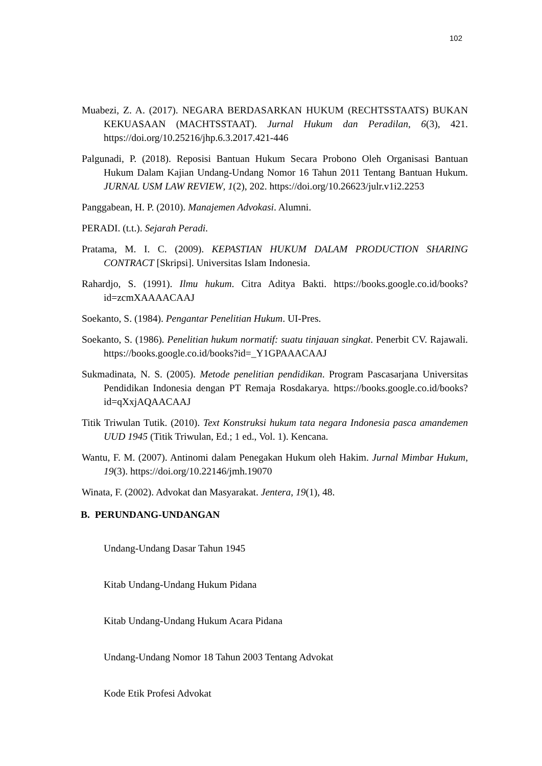102
Muabezi, Z. A. (2017). NEGARA BERDASARKAN HUKUM (RECHTSSTAATS) BUKAN KEKUASAAN (MACHTSSTAAT). Jurnal Hukum dan Peradilan, 6(3), 421. https://doi.org/10.25216/jhp.6.3.2017.421-446
Palgunadi, P. (2018). Reposisi Bantuan Hukum Secara Probono Oleh Organisasi Bantuan Hukum Dalam Kajian Undang-Undang Nomor 16 Tahun 2011 Tentang Bantuan Hukum. JURNAL USM LAW REVIEW, 1(2), 202. https://doi.org/10.26623/julr.v1i2.2253
Panggabean, H. P. (2010). Manajemen Advokasi. Alumni.
PERADI. (t.t.). Sejarah Peradi.
Pratama, M. I. C. (2009). KEPASTIAN HUKUM DALAM PRODUCTION SHARING CONTRACT [Skripsi]. Universitas Islam Indonesia.
Rahardjo, S. (1991). Ilmu hukum. Citra Aditya Bakti. https://books.google.co.id/books?id=zcmXAAAACAAJ
Soekanto, S. (1984). Pengantar Penelitian Hukum. UI-Pres.
Soekanto, S. (1986). Penelitian hukum normatif: suatu tinjauan singkat. Penerbit CV. Rajawali. https://books.google.co.id/books?id=_Y1GPAAACAAJ
Sukmadinata, N. S. (2005). Metode penelitian pendidikan. Program Pascasarjana Universitas Pendidikan Indonesia dengan PT Remaja Rosdakarya. https://books.google.co.id/books?id=qXxjAQAACAAJ
Titik Triwulan Tutik. (2010). Text Konstruksi hukum tata negara Indonesia pasca amandemen UUD 1945 (Titik Triwulan, Ed.; 1 ed., Vol. 1). Kencana.
Wantu, F. M. (2007). Antinomi dalam Penegakan Hukum oleh Hakim. Jurnal Mimbar Hukum, 19(3). https://doi.org/10.22146/jmh.19070
Winata, F. (2002). Advokat dan Masyarakat. Jentera, 19(1), 48.
B. PERUNDANG-UNDANGAN
Undang-Undang Dasar Tahun 1945
Kitab Undang-Undang Hukum Pidana
Kitab Undang-Undang Hukum Acara Pidana
Undang-Undang Nomor 18 Tahun 2003 Tentang Advokat
Kode Etik Profesi Advokat